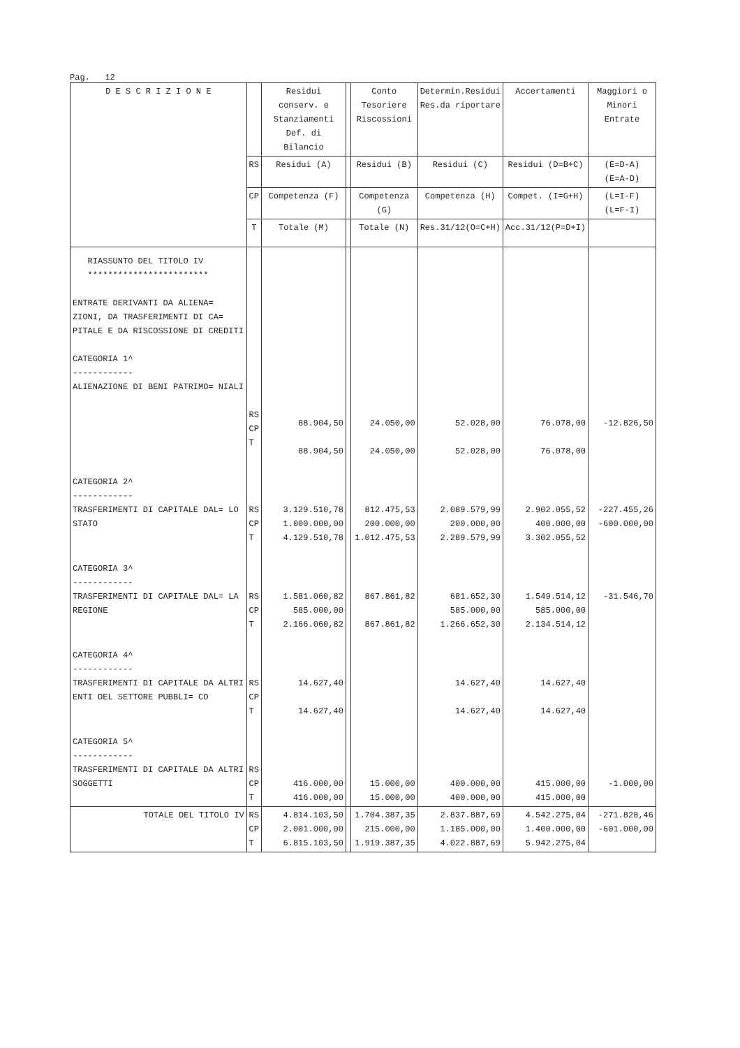Pag. 12
| D E S C R I Z I O N E | | Residui conserv. e Stanziamenti Def. di Bilancio | | Conto Tesoriere Riscossioni | Determin.Residui Res.da riportare | Accertamenti | Maggiori o Minori Entrate | |
| --- | --- | --- | --- | --- | --- | --- | --- | --- |
| | RS | Residui (A) | | Residui (B) | Residui (C) | Residui (D=B+C) | (E=D-A) (E=A-D) | |
| | CP | Competenza (F) | | Competenza (G) | Competenza (H) | Compet. (I=G+H) | (L=I-F) (L=F-I) | |
| | T | Totale (M) | | Totale (N) | Res.31/12(O=C+H) | Acc.31/12(P=D+I) | | |
| | RIASSUNTO DEL TITOLO IV ************************ ENTRATE DERIVANTI DA ALIENA= ZIONI, DA TRASFERIMENTI DI CA= PITALE E DA RISCOSSIONE DI CREDITI CATEGORIA 1^ ------------ ALIENAZIONE DI BENI PATRIMO= NIALI | RS CP T | 88.904,50 88.904,50 | | 24.050,00 24.050,00 | 52.028,00 52.028,00 | 76.078,00 76.078,00 | -12.826,50 |
| CATEGORIA 2^ ------------ TRASFERIMENTI DI CAPITALE DAL= LO STATO | RS CP T | 3.129.510,78 1.000.000,00 4.129.510,78 | | 812.475,53 200.000,00 1.012.475,53 | 2.089.579,99 200.000,00 2.289.579,99 | 2.902.055,52 400.000,00 3.302.055,52 | -227.455,26 -600.000,00 | |
| CATEGORIA 3^ ------------ TRASFERIMENTI DI CAPITALE DAL= LA REGIONE | RS CP T | 1.581.060,82 585.000,00 2.166.060,82 | | 867.861,82 867.861,82 | 681.652,30 585.000,00 1.266.652,30 | 1.549.514,12 585.000,00 2.134.514,12 | -31.546,70 | |
| CATEGORIA 4^ ------------ TRASFERIMENTI DI CAPITALE DA ALTRI ENTI DEL SETTORE PUBBLI= CO | RS CP T | 14.627,40 14.627,40 | | | 14.627,40 14.627,40 | 14.627,40 14.627,40 | | |
| CATEGORIA 5^ ------------ TRASFERIMENTI DI CAPITALE DA ALTRI SOGGETTI | RS CP T | 416.000,00 416.000,00 | | 15.000,00 15.000,00 | 400.000,00 400.000,00 | 415.000,00 415.000,00 | -1.000,00 | |
| TOTALE DEL TITOLO IV | RS CP T | 4.814.103,50 2.001.000,00 6.815.103,50 | | 1.704.387,35 215.000,00 1.919.387,35 | 2.837.887,69 1.185.000,00 4.022.887,69 | 4.542.275,04 1.400.000,00 5.942.275,04 | -271.828,46 -601.000,00 | |